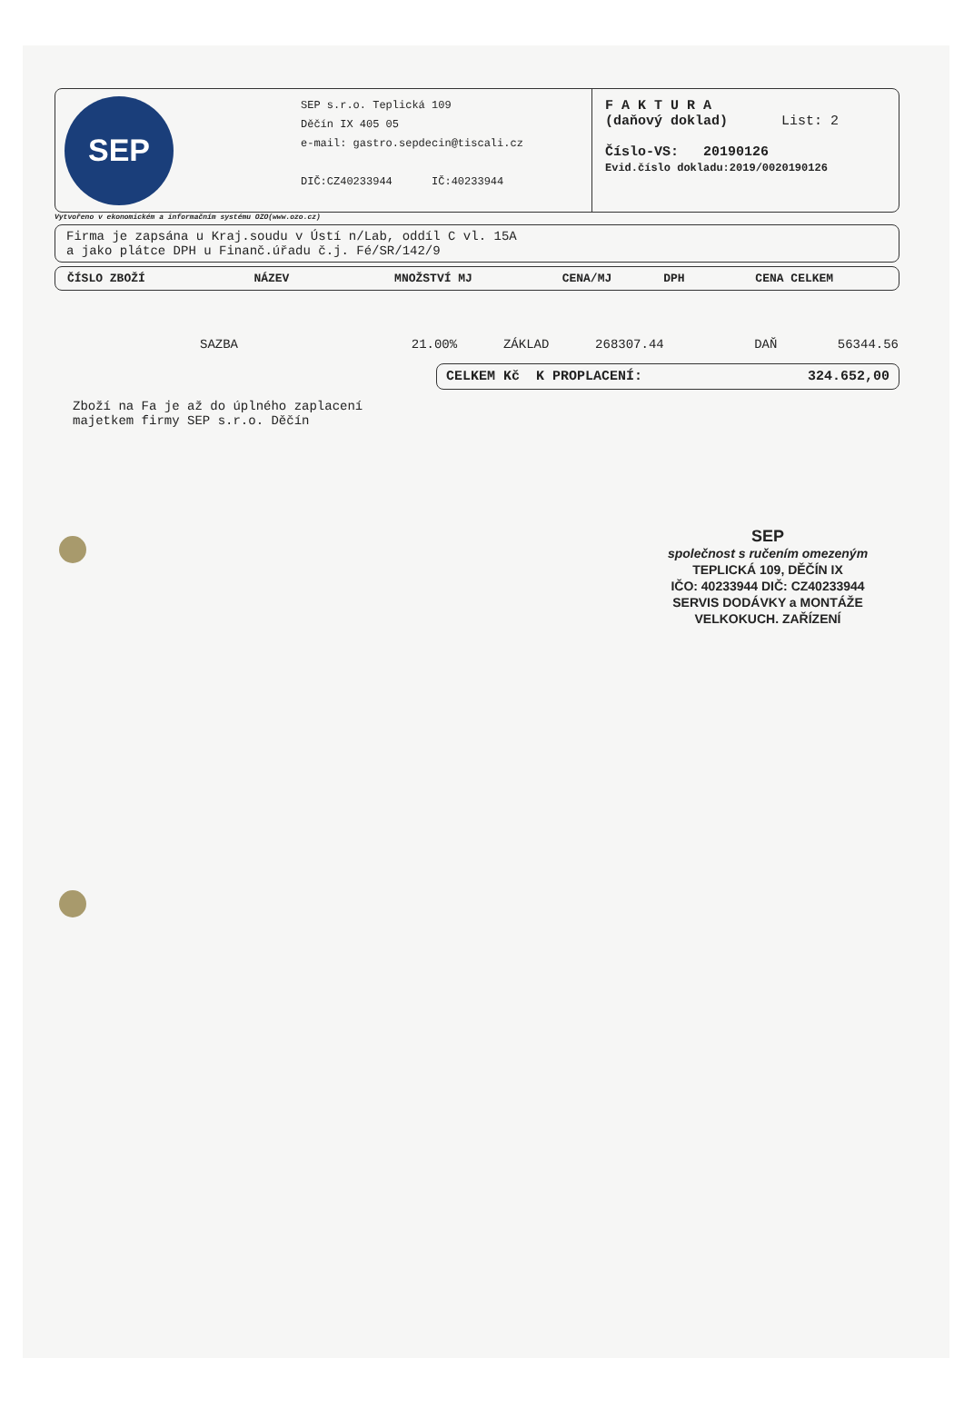SEP
SEP s.r.o. Teplická 109
Děčín IX 405 05
e-mail: gastro.sepdecin@tiscali.cz
DIČ:CZ40233944 IČ:40233944
F A K T U R A
(daňový doklad) List: 2
Číslo-VS: 20190126
Evid.číslo dokladu:2019/0020190126
Vytvořeno v ekonomickém a informačním systému OZO(www.ozo.cz)
Firma je zapsána u Kraj.soudu v Ústí n/Lab, oddíl C vl. 15A
a jako plátce DPH u Finanč.úřadu č.j. Fé/SR/142/9
| ČÍSLO ZBOŽÍ | NÁZEV | MNOŽSTVÍ MJ | CENA/MJ | DPH | CENA CELKEM |
| --- | --- | --- | --- | --- | --- |
| SAZBA | 21.00% | ZÁKLAD | 268307.44 | DAŇ | 56344.56 |
CELKEM Kč K PROPLACENÍ: 324.652,00
Zboží na Fa je až do úplného zaplacení
majetkem firmy SEP s.r.o. Děčín
SEP
společnost s ručením omezeným
TEPLICKÁ 109, DĚČÍN IX
IČO: 40233944 DIČ: CZ40233944
SERVIS DODÁVKY a MONTÁŽE
VELKOKUCH. ZAŘÍZENÍ